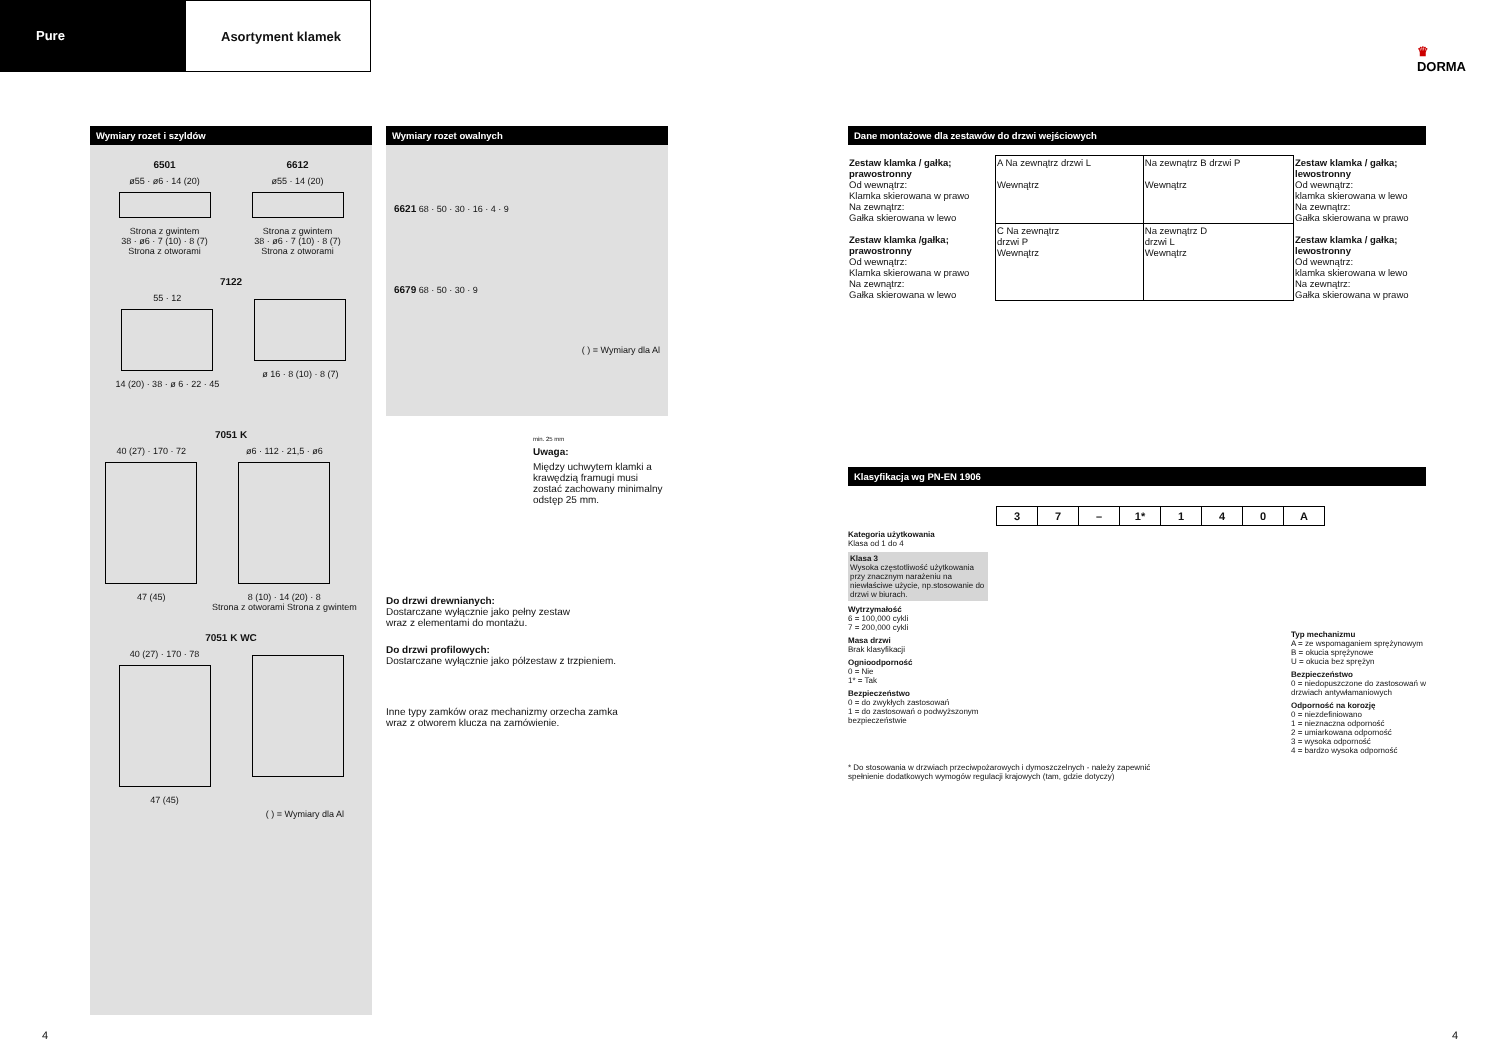Pure Asortyment klamek
♛
DORMA
Wymiary rozet i szyldów
6501 6612
ø55 · ø6 · 14 (20)
Strona z gwintem
38 · ø6 · 7 (10) · 8 (7)
Strona z otworami
ø55 · 14 (20)
Strona z gwintem
38 · ø6 · 7 (10) · 8 (7)
Strona z otworami
7122
55 · 12
14 (20) · 38 · ø 6 · 22 · 45
ø 16 · 8 (10) · 8 (7)
7051 K
40 (27) · 170 · 72
47 (45)
ø6 · 112 · 21,5 · ø6
8 (10) · 14 (20) · 8
Strona z otworami Strona z gwintem
7051 K WC
40 (27) · 170 · 78
47 (45)
( ) = Wymiary dla Al
Wymiary rozet owalnych
6621 68 · 50 · 30 · 16 · 4 · 9
6679 68 · 50 · 30 · 9
( ) = Wymiary dla Al
min. 25 mm
Uwaga:
Między uchwytem klamki a krawędzią framugi musi zostać zachowany minimalny odstęp 25 mm.
Do drzwi drewnianych:
Dostarczane wyłącznie jako pełny zestaw
wraz z elementami do montażu.
Do drzwi profilowych:
Dostarczane wyłącznie jako półzestaw z trzpieniem.
Inne typy zamków oraz mechanizmy orzecha zamka
wraz z otworem klucza na zamówienie.
Dane montażowe dla zestawów do drzwi wejściowych
| Zestaw klamka / gałka; prawostronny Od wewnątrz: Klamka skierowana w prawo Na zewnątrz: Gałka skierowana w lewo | A Na zewnątrz drzwi L Wewnątrz | Na zewnątrz B drzwi P Wewnątrz | Zestaw klamka / gałka; lewostronny Od wewnątrz: klamka skierowana w lewo Na zewnątrz: Gałka skierowana w prawo |
| Zestaw klamka /gałka; prawostronny Od wewnątrz: Klamka skierowana w prawo Na zewnątrz: Gałka skierowana w lewo | C Na zewnątrz drzwi P Wewnątrz | Na zewnątrz D drzwi L Wewnątrz | Zestaw klamka / gałka; lewostronny Od wewnątrz: klamka skierowana w lewo Na zewnątrz: Gałka skierowana w prawo |
Klasyfikacja wg PN-EN 1906
| 3 | 7 | – | 1* | 1 | 4 | 0 | A |
Kategoria użytkowania
Klasa od 1 do 4
Klasa 3
Wysoka częstotliwość użytkowania przy znacznym narażeniu na niewłaściwe użycie, np.stosowanie do drzwi w biurach.
Wytrzymałość
6 = 100,000 cykli
7 = 200,000 cykli
Masa drzwi
Brak klasyfikacji
Ognioodporność
0 = Nie
1* = Tak
Bezpieczeństwo
0 = do zwykłych zastosowań
1 = do zastosowań o podwyższonym bezpieczeństwie
Typ mechanizmu
A = ze wspomaganiem sprężynowym
B = okucia sprężynowe
U = okucia bez sprężyn
Bezpieczeństwo
0 = niedopuszczone do zastosowań w drzwiach antywłamaniowych
Odporność na korozję
0 = niezdefiniowano
1 = nieznaczna odporność
2 = umiarkowana odporność
3 = wysoka odporność
4 = bardzo wysoka odporność
* Do stosowania w drzwiach przeciwpożarowych i dymoszczelnych - należy zapewnić
spełnienie dodatkowych wymogów regulacji krajowych (tam, gdzie dotyczy)
4 4